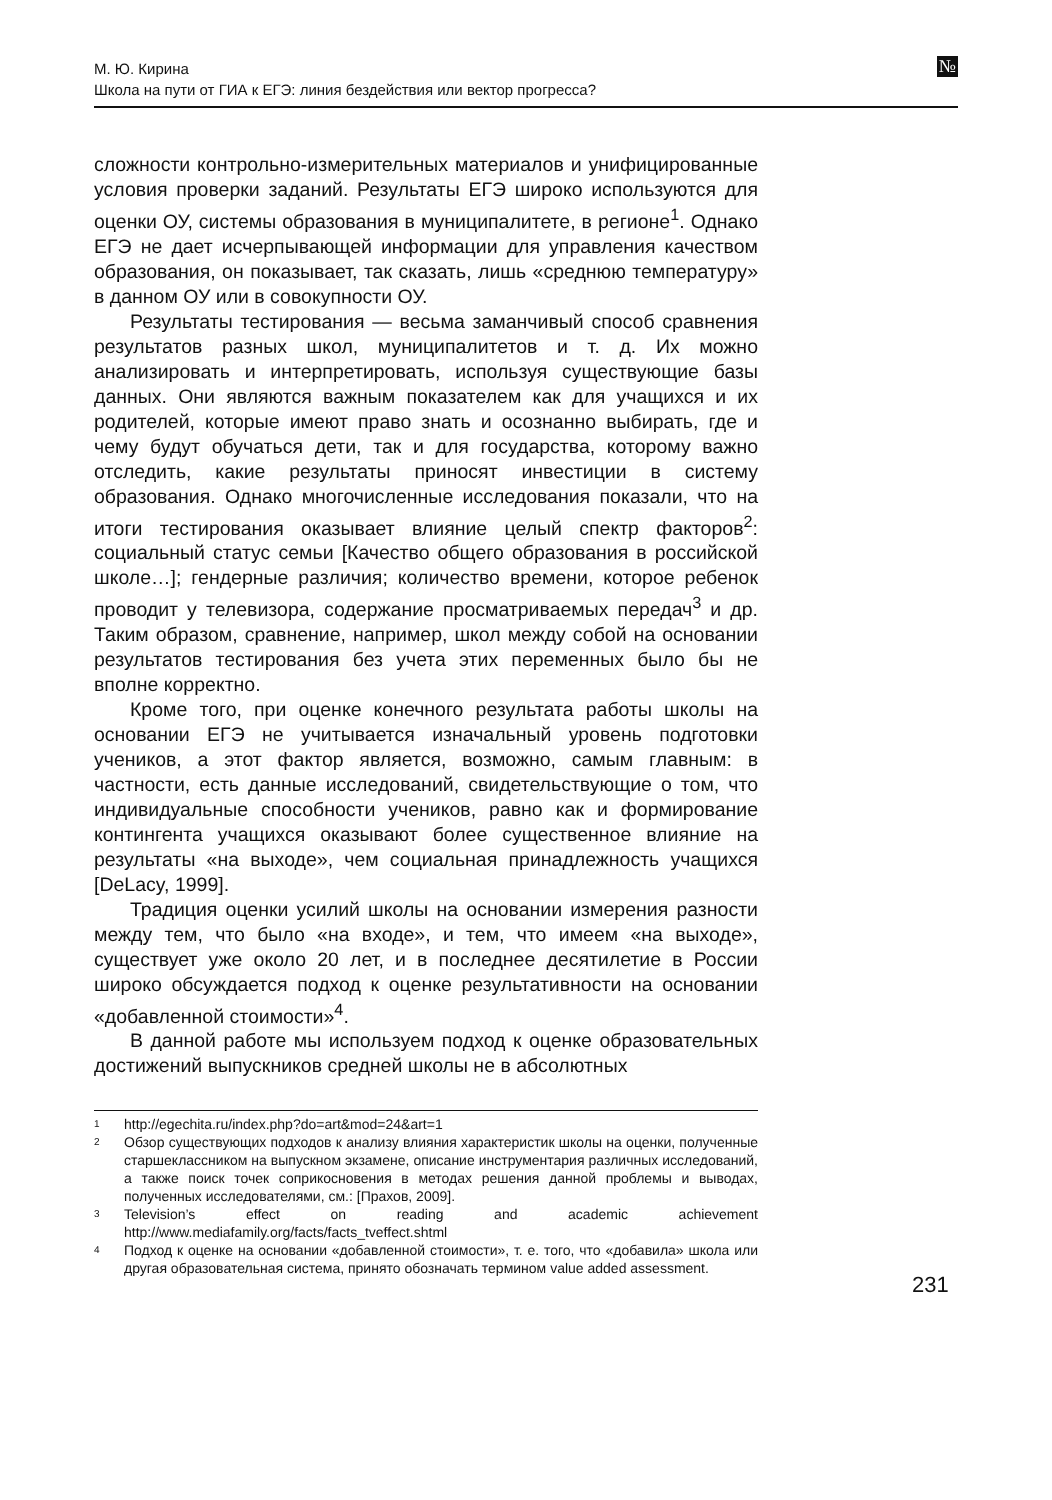М. Ю. Кирина
Школа на пути от ГИА к ЕГЭ: линия бездействия или вектор прогресса?
№
сложности контрольно-измерительных материалов и унифицированные условия проверки заданий. Результаты ЕГЭ широко используются для оценки ОУ, системы образования в муниципалитете, в регионе<sup>1</sup>. Однако ЕГЭ не дает исчерпывающей информации для управления качеством образования, он показывает, так сказать, лишь «среднюю температуру» в данном ОУ или в совокупности ОУ.
Результаты тестирования — весьма заманчивый способ сравнения результатов разных школ, муниципалитетов и т. д. Их можно анализировать и интерпретировать, используя существующие базы данных. Они являются важным показателем как для учащихся и их родителей, которые имеют право знать и осознанно выбирать, где и чему будут обучаться дети, так и для государства, которому важно отследить, какие результаты приносят инвестиции в систему образования. Однако многочисленные исследования показали, что на итоги тестирования оказывает влияние целый спектр факторов<sup>2</sup>: социальный статус семьи [Качество общего образования в российской школе…]; гендерные различия; количество времени, которое ребенок проводит у телевизора, содержание просматриваемых передач<sup>3</sup> и др. Таким образом, сравнение, например, школ между собой на основании результатов тестирования без учета этих переменных было бы не вполне корректно.
Кроме того, при оценке конечного результата работы школы на основании ЕГЭ не учитывается изначальный уровень подготовки учеников, а этот фактор является, возможно, самым главным: в частности, есть данные исследований, свидетельствующие о том, что индивидуальные способности учеников, равно как и формирование контингента учащихся оказывают более существенное влияние на результаты «на выходе», чем социальная принадлежность учащихся [DeLacy, 1999].
Традиция оценки усилий школы на основании измерения разности между тем, что было «на входе», и тем, что имеем «на выходе», существует уже около 20 лет, и в последнее десятилетие в России широко обсуждается подход к оценке результативности на основании «добавленной стоимости»<sup>4</sup>.
В данной работе мы используем подход к оценке образовательных достижений выпускников средней школы не в абсолютных
1 http://egechita.ru/index.php?do=art&mod=24&art=1
2 Обзор существующих подходов к анализу влияния характеристик школы на оценки, полученные старшеклассником на выпускном экзамене, описание инструментария различных исследований, а также поиск точек соприкосновения в методах решения данной проблемы и выводах, полученных исследователями, см.: [Прахов, 2009].
3 Television’s effect on reading and academic achievement http://www.mediafamily.org/facts/facts_tveffect.shtml
4 Подход к оценке на основании «добавленной стоимости», т. е. того, что «добавила» школа или другая образовательная система, принято обозначать термином value added assessment.
231